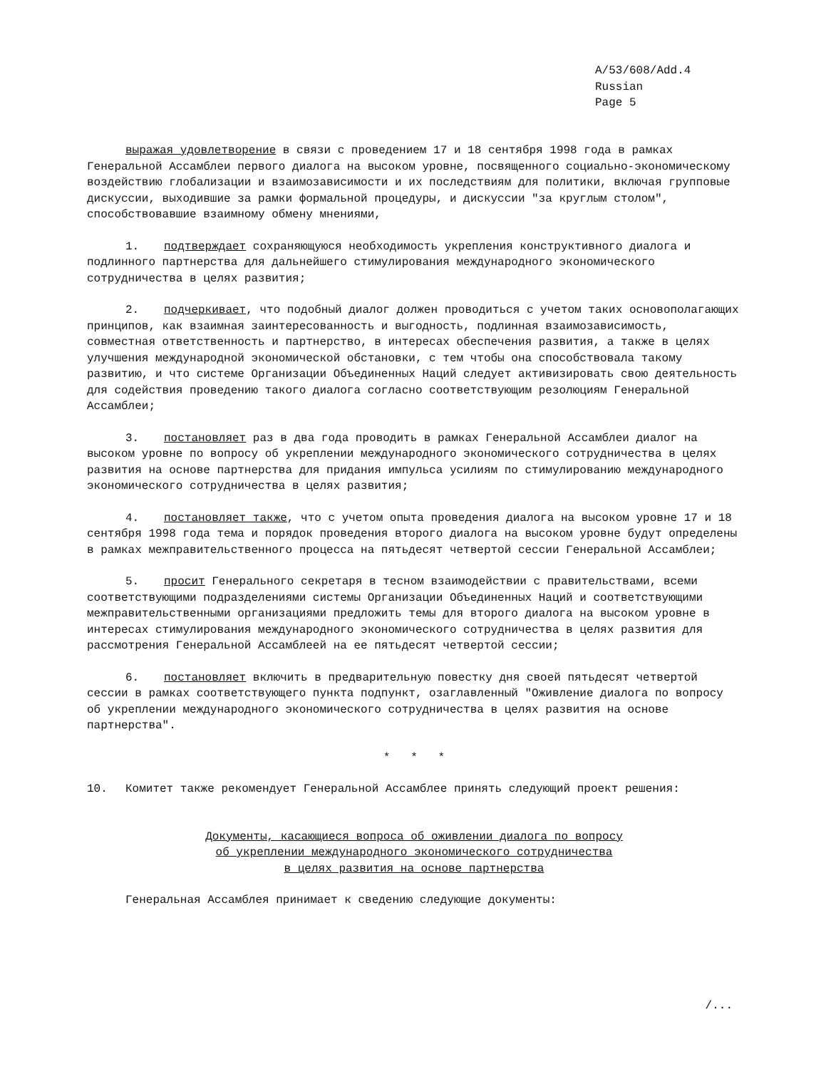A/53/608/Add.4
Russian
Page 5
выражая удовлетворение в связи с проведением 17 и 18 сентября 1998 года в рамках Генеральной Ассамблеи первого диалога на высоком уровне, посвященного социально-экономическому воздействию глобализации и взаимозависимости и их последствиям для политики, включая групповые дискуссии, выходившие за рамки формальной процедуры, и дискуссии "за круглым столом", способствовавшие взаимному обмену мнениями,
1. подтверждает сохраняющуюся необходимость укрепления конструктивного диалога и подлинного партнерства для дальнейшего стимулирования международного экономического сотрудничества в целях развития;
2. подчеркивает, что подобный диалог должен проводиться с учетом таких основополагающих принципов, как взаимная заинтересованность и выгодность, подлинная взаимозависимость, совместная ответственность и партнерство, в интересах обеспечения развития, а также в целях улучшения международной экономической обстановки, с тем чтобы она способствовала такому развитию, и что системе Организации Объединенных Наций следует активизировать свою деятельность для содействия проведению такого диалога согласно соответствующим резолюциям Генеральной Ассамблеи;
3. постановляет раз в два года проводить в рамках Генеральной Ассамблеи диалог на высоком уровне по вопросу об укреплении международного экономического сотрудничества в целях развития на основе партнерства для придания импульса усилиям по стимулированию международного экономического сотрудничества в целях развития;
4. постановляет также, что с учетом опыта проведения диалога на высоком уровне 17 и 18 сентября 1998 года тема и порядок проведения второго диалога на высоком уровне будут определены в рамках межправительственного процесса на пятьдесят четвертой сессии Генеральной Ассамблеи;
5. просит Генерального секретаря в тесном взаимодействии с правительствами, всеми соответствующими подразделениями системы Организации Объединенных Наций и соответствующими межправительственными организациями предложить темы для второго диалога на высоком уровне в интересах стимулирования международного экономического сотрудничества в целях развития для рассмотрения Генеральной Ассамблеей на ее пятьдесят четвертой сессии;
6. постановляет включить в предварительную повестку дня своей пятьдесят четвертой сессии в рамках соответствующего пункта подпункт, озаглавленный "Оживление диалога по вопросу об укреплении международного экономического сотрудничества в целях развития на основе партнерства".
* * *
10. Комитет также рекомендует Генеральной Ассамблее принять следующий проект решения:
Документы, касающиеся вопроса об оживлении диалога по вопросу
об укреплении международного экономического сотрудничества
в целях развития на основе партнерства
Генеральная Ассамблея принимает к сведению следующие документы:
/...